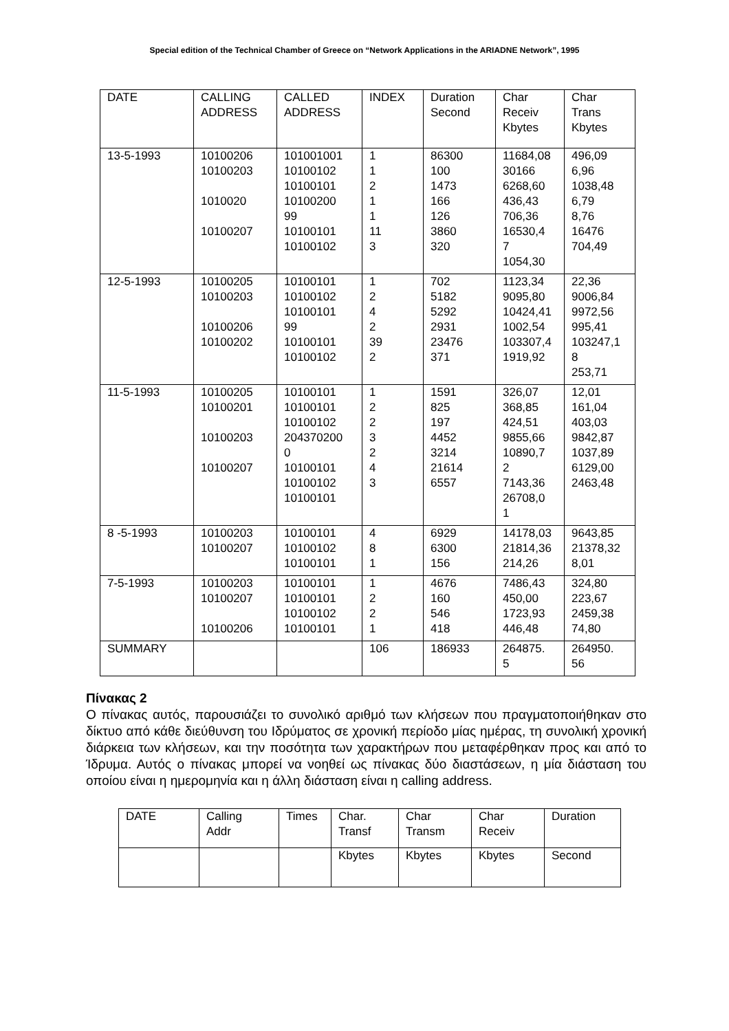Special edition of the Technical Chamber of Greece on “Network Applications in the ARIADNE Network”, 1995
| DATE | CALLING ADDRESS | CALLED ADDRESS | INDEX | Duration Second | Char Receiv Kbytes | Char Trans Kbytes |
| --- | --- | --- | --- | --- | --- | --- |
| 13-5-1993 | 10100206 10100203 1010020 10100207 | 101001001 10100102 10100101 10100200 99 10100101 10100102 | 1 1 2 1 1 11 3 | 86300 100 1473 166 126 3860 320 | 11684,08 30166 6268,60 436,43 706,36 16530,4 7 1054,30 | 496,09 6,96 1038,48 6,79 8,76 16476 704,49 |
| 12-5-1993 | 10100205 10100203 10100206 10100202 | 10100101 10100102 10100101 99 10100101 10100102 | 1 2 4 2 39 2 | 702 5182 5292 2931 23476 371 | 1123,34 9095,80 10424,41 1002,54 103307,4 1919,92 | 22,36 9006,84 9972,56 995,41 103247,1 8 253,71 |
| 11-5-1993 | 10100205 10100201 10100203 10100207 | 10100101 10100101 10100102 204370200 0 10100101 10100102 10100101 | 1 2 2 3 2 4 3 | 1591 825 197 4452 3214 21614 6557 | 326,07 368,85 424,51 9855,66 10890,7 2 7143,36 26708,0 1 | 12,01 161,04 403,03 9842,87 1037,89 6129,00 2463,48 |
| 8 -5-1993 | 10100203 10100207 | 10100101 10100102 10100101 | 4 8 1 | 6929 6300 156 | 14178,03 21814,36 214,26 | 9643,85 21378,32 8,01 |
| 7-5-1993 | 10100203 10100207 10100206 | 10100101 10100101 10100102 10100101 | 1 2 2 1 | 4676 160 546 418 | 7486,43 450,00 1723,93 446,48 | 324,80 223,67 2459,38 74,80 |
| SUMMARY | | | 106 | 186933 | 264875. 5 | 264950. 56 |
Πίνακας 2
Ο πίνακας αυτός, παρουσιάζει το συνολικό αριθμό των κλήσεων που πραγματοποιήθηκαν στο δίκτυο από κάθε διεύθυνση του Ιδρύματος σε χρονική περίοδο μίας ημέρας, τη συνολική χρονική διάρκεια των κλήσεων, και την ποσότητα των χαρακτήρων που μεταφέρθηκαν προς και από το Ίδρυμα. Αυτός ο πίνακας μπορεί να νοηθεί ως πίνακας δύο διαστάσεων, η μία διάσταση του οποίου είναι η ημερομηνία και η άλλη διάσταση είναι η calling address.
| DATE | Calling Addr | Times | Char. Transf | Char Transm | Char Receiv | Duration |
| --- | --- | --- | --- | --- | --- | --- |
| | | | Kbytes | Kbytes | Kbytes | Second |